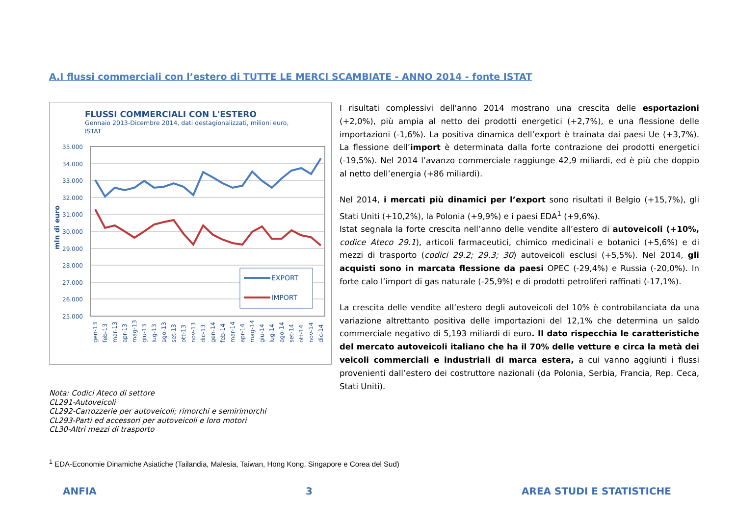A.I flussi commerciali con l’estero di TUTTE LE MERCI SCAMBIATE - ANNO 2014 - fonte ISTAT
FLUSSI COMMERCIALI CON L'ESTERO
Gennaio 2013-Dicembre 2014, dati destagionalizzati, milioni euro,
ISTAT
35.000
34.000
33.000
32.000
31.000
30.000
29.000
28.000
27.000
26.000
25.000
mln di euro
EXPORT
IMPORT
gen-13
feb-13
mar-13
apr-13
mag-13
giu-13
lug-13
ago-13
set-13
ott-13
nov-13
dic-13
gen-14
feb-14
mar-14
apr-14
mag-14
giu-14
lug-14
ago-14
set-14
ott-14
nov-14
dic-14
I risultati complessivi dell'anno 2014 mostrano una crescita delle esportazioni (+2,0%), più ampia al netto dei prodotti energetici (+2,7%), e una flessione delle importazioni (-1,6%). La positiva dinamica dell’export è trainata dai paesi Ue (+3,7%). La flessione dell’import è determinata dalla forte contrazione dei prodotti energetici (-19,5%). Nel 2014 l’avanzo commerciale raggiunge 42,9 miliardi, ed è più che doppio al netto dell’energia (+86 miliardi).
Nel 2014, i mercati più dinamici per l’export sono risultati il Belgio (+15,7%), gli Stati Uniti (+10,2%), la Polonia (+9,9%) e i paesi EDA<sup>1</sup> (+9,6%).
Istat segnala la forte crescita nell’anno delle vendite all’estero di autoveicoli (+10%, codice Ateco 29.1), articoli farmaceutici, chimico medicinali e botanici (+5,6%) e di mezzi di trasporto (codici 29.2; 29.3; 30) autoveicoli esclusi (+5,5%). Nel 2014, gli acquisti sono in marcata flessione da paesi OPEC (-29,4%) e Russia (-20,0%). In forte calo l’import di gas naturale (-25,9%) e di prodotti petroliferi raffinati (-17,1%).
La crescita delle vendite all’estero degli autoveicoli del 10% è controbilanciata da una variazione altrettanto positiva delle importazioni del 12,1% che determina un saldo commerciale negativo di 5,193 miliardi di euro. Il dato rispecchia le caratteristiche del mercato autoveicoli italiano che ha il 70% delle vetture e circa la metà dei veicoli commerciali e industriali di marca estera, a cui vanno aggiunti i flussi provenienti dall’estero dei costruttore nazionali (da Polonia, Serbia, Francia, Rep. Ceca, Stati Uniti).
Nota: Codici Ateco di settore
CL291-Autoveicoli
CL292-Carrozzerie per autoveicoli; rimorchi e semirimorchi
CL293-Parti ed accessori per autoveicoli e loro motori
CL30-Altri mezzi di trasporto
<sup>1</sup> EDA-Economie Dinamiche Asiatiche (Tailandia, Malesia, Taiwan, Hong Kong, Singapore e Corea del Sud)
ANFIA 3 AREA STUDI E STATISTICHE